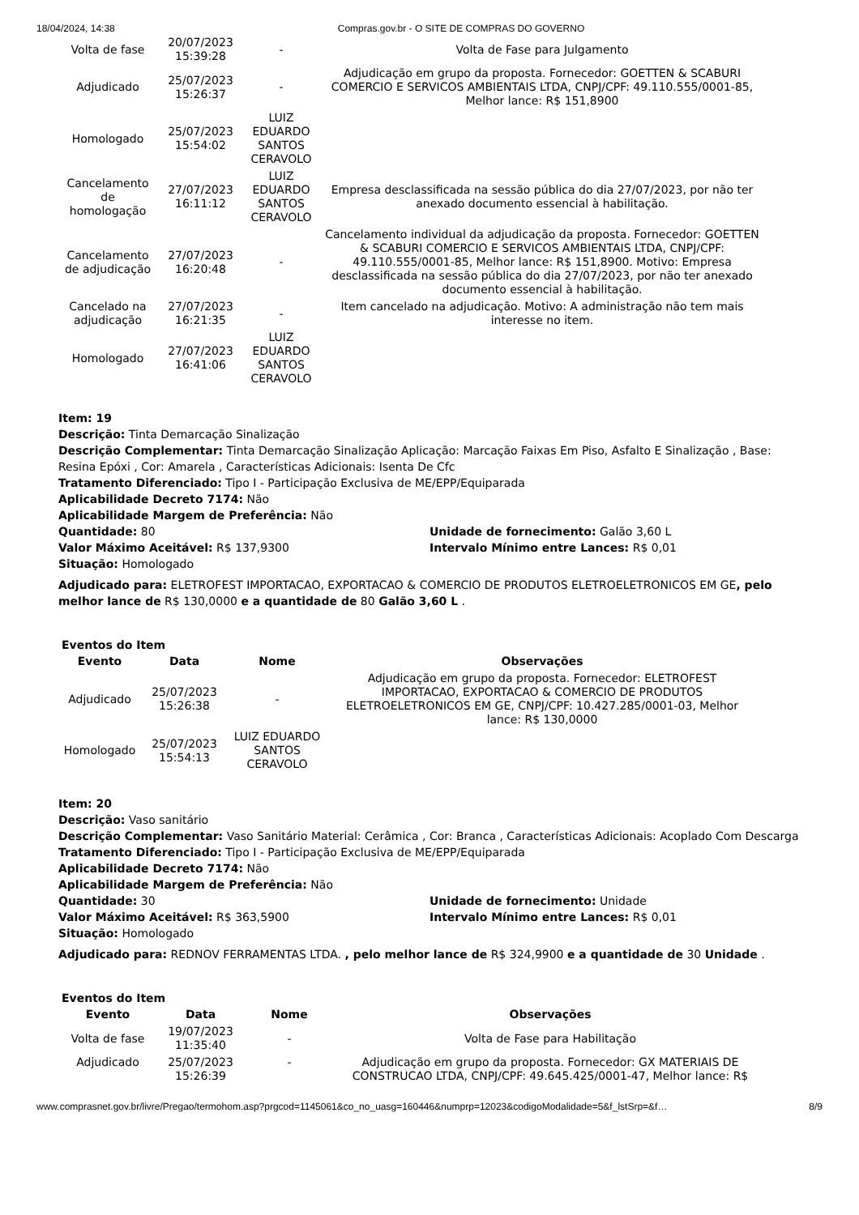18/04/2024, 14:38 Compras.gov.br - O SITE DE COMPRAS DO GOVERNO
| Volta de fase | 20/07/2023 15:39:28 | - | Volta de Fase para Julgamento |
| Adjudicado | 25/07/2023 15:26:37 | - | Adjudicação em grupo da proposta. Fornecedor: GOETTEN & SCABURI COMERCIO E SERVICOS AMBIENTAIS LTDA, CNPJ/CPF: 49.110.555/0001-85, Melhor lance: R$ 151,8900 |
| Homologado | 25/07/2023 15:54:02 | LUIZ EDUARDO SANTOS CERAVOLO | |
| Cancelamento de homologação | 27/07/2023 16:11:12 | LUIZ EDUARDO SANTOS CERAVOLO | Empresa desclassificada na sessão pública do dia 27/07/2023, por não ter anexado documento essencial à habilitação. |
| Cancelamento de adjudicação | 27/07/2023 16:20:48 | - | Cancelamento individual da adjudicação da proposta. Fornecedor: GOETTEN & SCABURI COMERCIO E SERVICOS AMBIENTAIS LTDA, CNPJ/CPF: 49.110.555/0001-85, Melhor lance: R$ 151,8900. Motivo: Empresa desclassificada na sessão pública do dia 27/07/2023, por não ter anexado documento essencial à habilitação. |
| Cancelado na adjudicação | 27/07/2023 16:21:35 | - | Item cancelado na adjudicação. Motivo: A administração não tem mais interesse no item. |
| Homologado | 27/07/2023 16:41:06 | LUIZ EDUARDO SANTOS CERAVOLO | |
Item: 19
Descrição: Tinta Demarcação Sinalização
Descrição Complementar: Tinta Demarcação Sinalização Aplicação: Marcação Faixas Em Piso, Asfalto E Sinalização , Base: Resina Epóxi , Cor: Amarela , Características Adicionais: Isenta De Cfc
Tratamento Diferenciado: Tipo I - Participação Exclusiva de ME/EPP/Equiparada
Aplicabilidade Decreto 7174: Não
Aplicabilidade Margem de Preferência: Não
Quantidade: 80 Unidade de fornecimento: Galão 3,60 L
Valor Máximo Aceitável: R$ 137,9300 Intervalo Mínimo entre Lances: R$ 0,01
Situação: Homologado
Adjudicado para: ELETROFEST IMPORTACAO, EXPORTACAO & COMERCIO DE PRODUTOS ELETROELETRONICOS EM GE, pelo melhor lance de R$ 130,0000 e a quantidade de 80 Galão 3,60 L .
Eventos do Item
| Evento | Data | Nome | Observações |
| --- | --- | --- | --- |
| Adjudicado | 25/07/2023 15:26:38 | - | Adjudicação em grupo da proposta. Fornecedor: ELETROFEST IMPORTACAO, EXPORTACAO & COMERCIO DE PRODUTOS ELETROELETRONICOS EM GE, CNPJ/CPF: 10.427.285/0001-03, Melhor lance: R$ 130,0000 |
| Homologado | 25/07/2023 15:54:13 | LUIZ EDUARDO SANTOS CERAVOLO | |
Item: 20
Descrição: Vaso sanitário
Descrição Complementar: Vaso Sanitário Material: Cerâmica , Cor: Branca , Características Adicionais: Acoplado Com Descarga
Tratamento Diferenciado: Tipo I - Participação Exclusiva de ME/EPP/Equiparada
Aplicabilidade Decreto 7174: Não
Aplicabilidade Margem de Preferência: Não
Quantidade: 30 Unidade de fornecimento: Unidade
Valor Máximo Aceitável: R$ 363,5900 Intervalo Mínimo entre Lances: R$ 0,01
Situação: Homologado
Adjudicado para: REDNOV FERRAMENTAS LTDA. , pelo melhor lance de R$ 324,9900 e a quantidade de 30 Unidade .
Eventos do Item
| Evento | Data | Nome | Observações |
| --- | --- | --- | --- |
| Volta de fase | 19/07/2023 11:35:40 | - | Volta de Fase para Habilitação |
| Adjudicado | 25/07/2023 15:26:39 | - | Adjudicação em grupo da proposta. Fornecedor: GX MATERIAIS DE CONSTRUCAO LTDA, CNPJ/CPF: 49.645.425/0001-47, Melhor lance: R$ |
www.comprasnet.gov.br/livre/Pregao/termohom.asp?prgcod=1145061&co_no_uasg=160446&numprp=12023&codigoModalidade=5&f_lstSrp=&f… 8/9